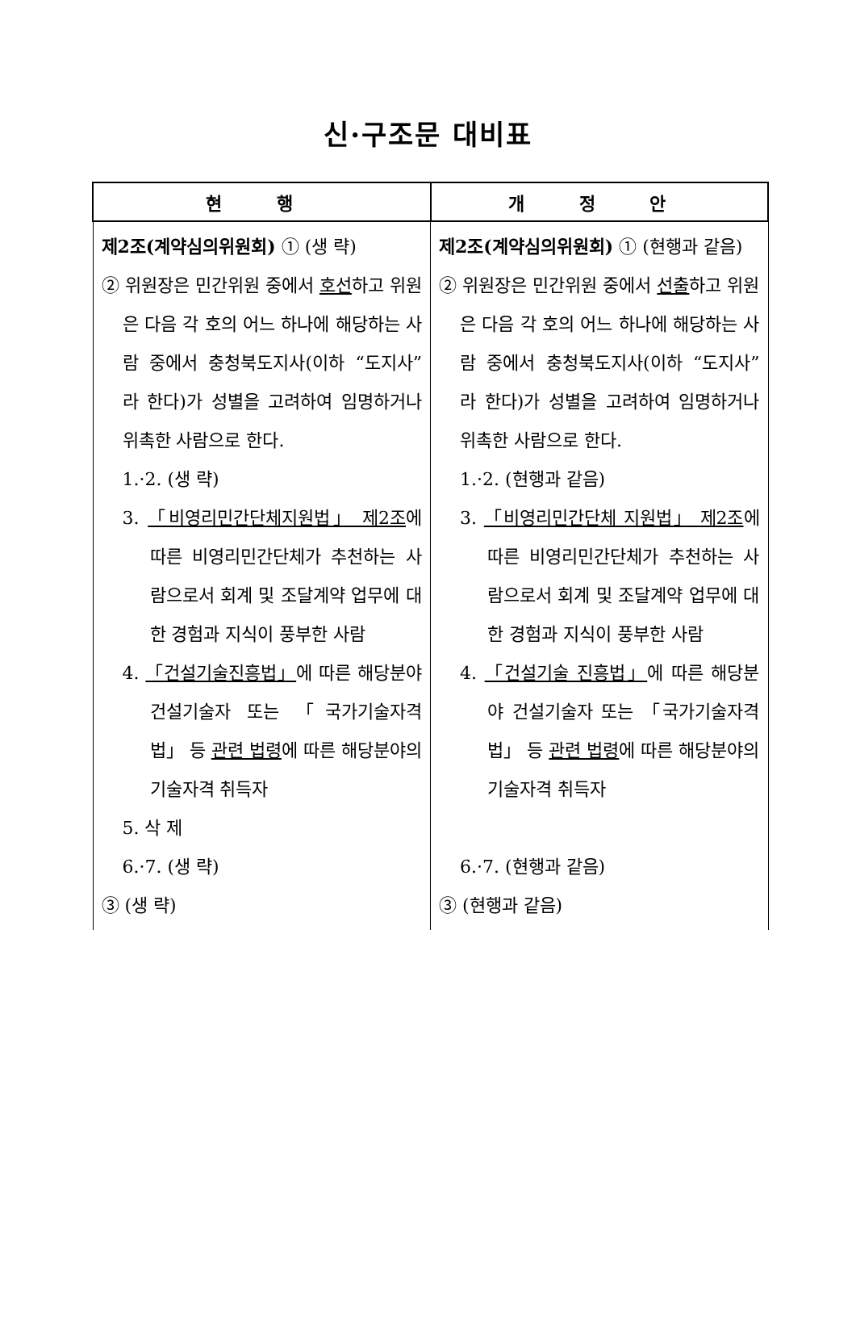신·구조문 대비표
| 현 행 | 개 정 안 |
| --- | --- |
| 제2조(계약심의위원회) ① (생 략) ② 위원장은 민간위원 중에서 호선 하고 위원은 다음 각 호의 어느 하나에 해당하는 사람 중에서 충청북도지사(이하 “도지사”라 한다)가 성별을 고려하여 임명하거나 위촉한 사람으로 한다. 1.·2. (생 략) 3. 「비영리민간단체지원법」 제2조 에 따른 비영리민간단체가 추천하는 사람으로서 회계 및 조달계약 업무에 대한 경험과 지식이 풍부한 사람 4. 「건설기술진흥법」 에 따른 해당분야 건설기술자 또는 「국가기술자격법」 등 관련 법령 에 따른 해당분야의 기술자격 취득자 5. 삭 제 6.·7. (생 략) ③ (생 략) | 제2조(계약심의위원회) ① (현행과 같음) ② 위원장은 민간위원 중에서 선출 하고 위원은 다음 각 호의 어느 하나에 해당하는 사람 중에서 충청북도지사(이하 “도지사”라 한다)가 성별을 고려하여 임명하거나 위촉한 사람으로 한다. 1.·2. (현행과 같음) 3. 「비영리민간단체 지원법」 제2조 에 따른 비영리민간단체가 추천하는 사람으로서 회계 및 조달계약 업무에 대한 경험과 지식이 풍부한 사람 4. 「건설기술 진흥법」 에 따른 해당분야 건설기술자 또는 「국가기술자격법」 등 관련 법령 에 따른 해당분야의 기술자격 취득자 6.·7. (현행과 같음) ③ (현행과 같음) |